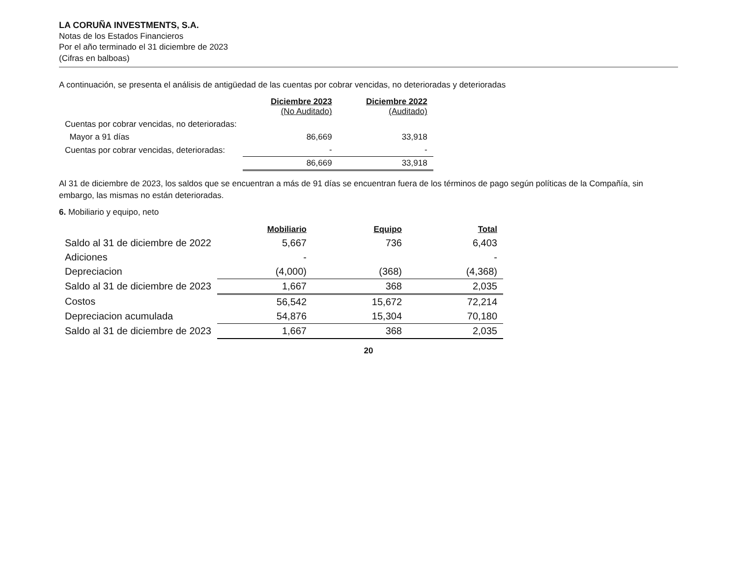LA CORUÑA INVESTMENTS, S.A.
Notas de los Estados Financieros
Por el año terminado el 31 diciembre de 2023
(Cifras en balboas)
A continuación, se presenta el análisis de antigüedad de las cuentas por cobrar vencidas, no deterioradas y deterioradas
| | Diciembre 2023 (No Auditado) | Diciembre 2022 (Auditado) |
| Cuentas por cobrar vencidas, no deterioradas: | | |
| Mayor a 91 días | 86,669 | 33,918 |
| Cuentas por cobrar vencidas, deterioradas: | - | - |
| | 86,669 | 33,918 |
Al 31 de diciembre de 2023, los saldos que se encuentran a más de 91 días se encuentran fuera de los términos de pago según políticas de la Compañía, sin embargo, las mismas no están deterioradas.
6. Mobiliario y equipo, neto
| | Mobiliario | Equipo | Total |
| Saldo al 31 de diciembre de 2022 | 5,667 | 736 | 6,403 |
| Adiciones | - | | - |
| Depreciacion | (4,000) | (368) | (4,368) |
| Saldo al 31 de diciembre de 2023 | 1,667 | 368 | 2,035 |
| Costos | 56,542 | 15,672 | 72,214 |
| Depreciacion acumulada | 54,876 | 15,304 | 70,180 |
| Saldo al 31 de diciembre de 2023 | 1,667 | 368 | 2,035 |
20